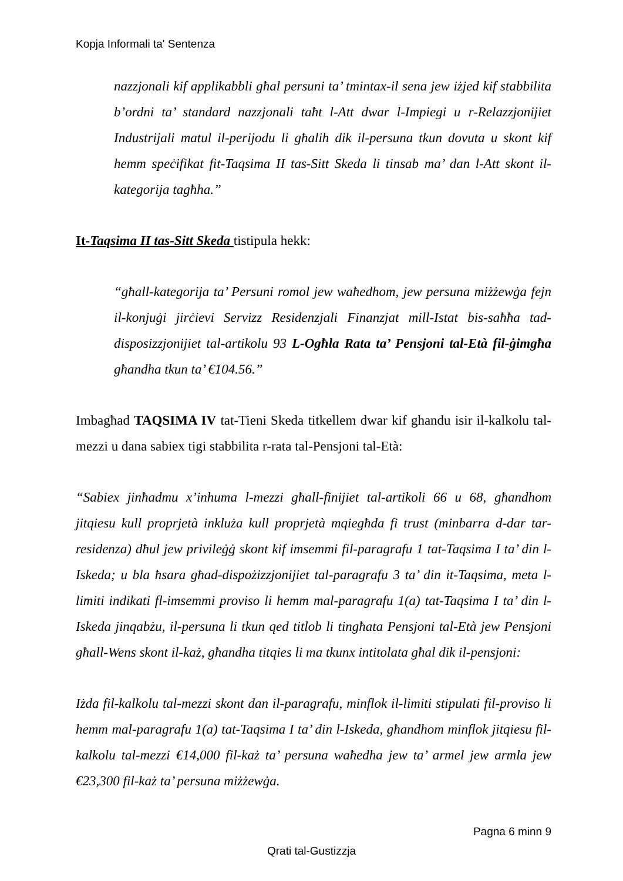Kopja Informali ta' Sentenza
nazzjonali kif applikabbli għal persuni ta’ tmintax-il sena jew iżjed kif stabbilita b’ordni ta’ standard nazzjonali taħt l-Att dwar l-Impiegi u r-Relazzjonijiet Industrijali matul il-perijodu li għalih dik il-persuna tkun dovuta u skont kif hemm speċifikat fit-Taqsima II tas-Sitt Skeda li tinsab ma’ dan l-Att skont il-kategorija tagħha.”
It-Taqsima II tas-Sitt Skeda tistipula hekk:
“għall-kategorija ta’ Persuni romol jew waħedhom, jew persuna miżżewġa fejn il-konjuġi jirċievi Servizz Residenzjali Finanzjat mill-Istat bis-saħħa tad-disposizzjonijiet tal-artikolu 93 L-Ogħla Rata ta’ Pensjoni tal-Età fil-ġimgħa għandha tkun ta’ €104.56.”
Imbagħad TAQSIMA IV tat-Tieni Skeda titkellem dwar kif ghandu isir il-kalkolu tal-mezzi u dana sabiex tigi stabbilita r-rata tal-Pensjoni tal-Età:
“Sabiex jinħadmu x’inhuma l-mezzi għall-finijiet tal-artikoli 66 u 68, għandhom jitqiesu kull proprjetà inkluża kull proprjetà mqiegħda fi trust (minbarra d-dar tar-residenza) dħul jew privileġġ skont kif imsemmi fil-paragrafu 1 tat-Taqsima I ta’ din l-Iskeda; u bla ħsara għad-dispożizzjonijiet tal-paragrafu 3 ta’ din it-Taqsima, meta l-limiti indikati fl-imsemmi proviso li hemm mal-paragrafu 1(a) tat-Taqsima I ta’ din l-Iskeda jinqabżu, il-persuna li tkun qed titlob li tingħata Pensjoni tal-Età jew Pensjoni għall-Wens skont il-każ, għandha titqies li ma tkunx intitolata għal dik il-pensjoni:
Iżda fil-kalkolu tal-mezzi skont dan il-paragrafu, minflok il-limiti stipulati fil-proviso li hemm mal-paragrafu 1(a) tat-Taqsima I ta’ din l-Iskeda, għandhom minflok jitqiesu fil-kalkolu tal-mezzi €14,000 fil-każ ta’ persuna waħedha jew ta’ armel jew armla jew €23,300 fil-każ ta’ persuna miżżewġa.
Pagna 6 minn 9
Qrati tal-Gustizzja